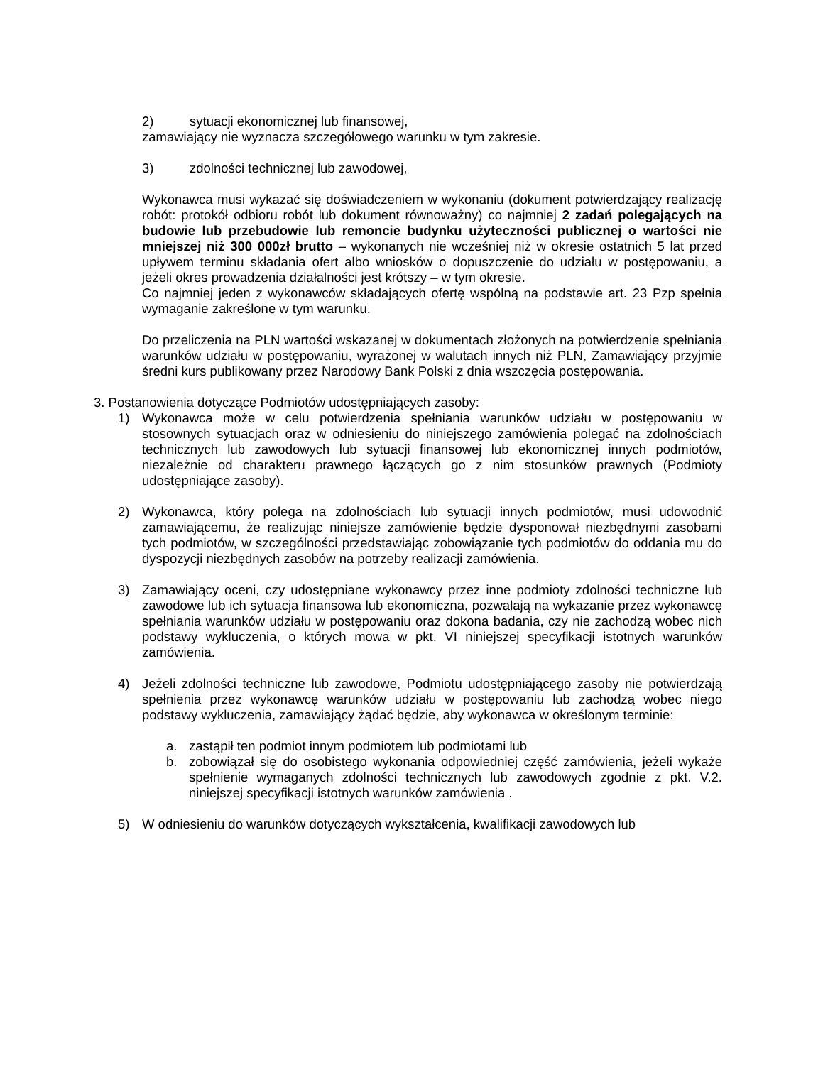2) sytuacji ekonomicznej lub finansowej,
zamawiający nie wyznacza szczegółowego warunku w tym zakresie.
3) zdolności technicznej lub zawodowej,
Wykonawca musi wykazać się doświadczeniem w wykonaniu (dokument potwierdzający realizację robót: protokół odbioru robót lub dokument równoważny) co najmniej 2 zadań polegających na budowie lub przebudowie lub remoncie budynku użyteczności publicznej o wartości nie mniejszej niż 300 000zł brutto – wykonanych nie wcześniej niż w okresie ostatnich 5 lat przed upływem terminu składania ofert albo wniosków o dopuszczenie do udziału w postępowaniu, a jeżeli okres prowadzenia działalności jest krótszy – w tym okresie.
Co najmniej jeden z wykonawców składających ofertę wspólną na podstawie art. 23 Pzp spełnia wymaganie zakreślone w tym warunku.
Do przeliczenia na PLN wartości wskazanej w dokumentach złożonych na potwierdzenie spełniania warunków udziału w postępowaniu, wyrażonej w walutach innych niż PLN, Zamawiający przyjmie średni kurs publikowany przez Narodowy Bank Polski z dnia wszczęcia postępowania.
3. Postanowienia dotyczące Podmiotów udostępniających zasoby:
1) Wykonawca może w celu potwierdzenia spełniania warunków udziału w postępowaniu w stosownych sytuacjach oraz w odniesieniu do niniejszego zamówienia polegać na zdolnościach technicznych lub zawodowych lub sytuacji finansowej lub ekonomicznej innych podmiotów, niezależnie od charakteru prawnego łączących go z nim stosunków prawnych (Podmioty udostępniające zasoby).
2) Wykonawca, który polega na zdolnościach lub sytuacji innych podmiotów, musi udowodnić zamawiającemu, że realizując niniejsze zamówienie będzie dysponował niezbędnymi zasobami tych podmiotów, w szczególności przedstawiając zobowiązanie tych podmiotów do oddania mu do dyspozycji niezbędnych zasobów na potrzeby realizacji zamówienia.
3) Zamawiający oceni, czy udostępniane wykonawcy przez inne podmioty zdolności techniczne lub zawodowe lub ich sytuacja finansowa lub ekonomiczna, pozwalają na wykazanie przez wykonawcę spełniania warunków udziału w postępowaniu oraz dokona badania, czy nie zachodzą wobec nich podstawy wykluczenia, o których mowa w pkt. VI niniejszej specyfikacji istotnych warunków zamówienia.
4) Jeżeli zdolności techniczne lub zawodowe, Podmiotu udostępniającego zasoby nie potwierdzają spełnienia przez wykonawcę warunków udziału w postępowaniu lub zachodzą wobec niego podstawy wykluczenia, zamawiający żądać będzie, aby wykonawca w określonym terminie:
a. zastąpił ten podmiot innym podmiotem lub podmiotami lub
b. zobowiązał się do osobistego wykonania odpowiedniej część zamówienia, jeżeli wykaże spełnienie wymaganych zdolności technicznych lub zawodowych zgodnie z pkt. V.2. niniejszej specyfikacji istotnych warunków zamówienia .
5) W odniesieniu do warunków dotyczących wykształcenia, kwalifikacji zawodowych lub